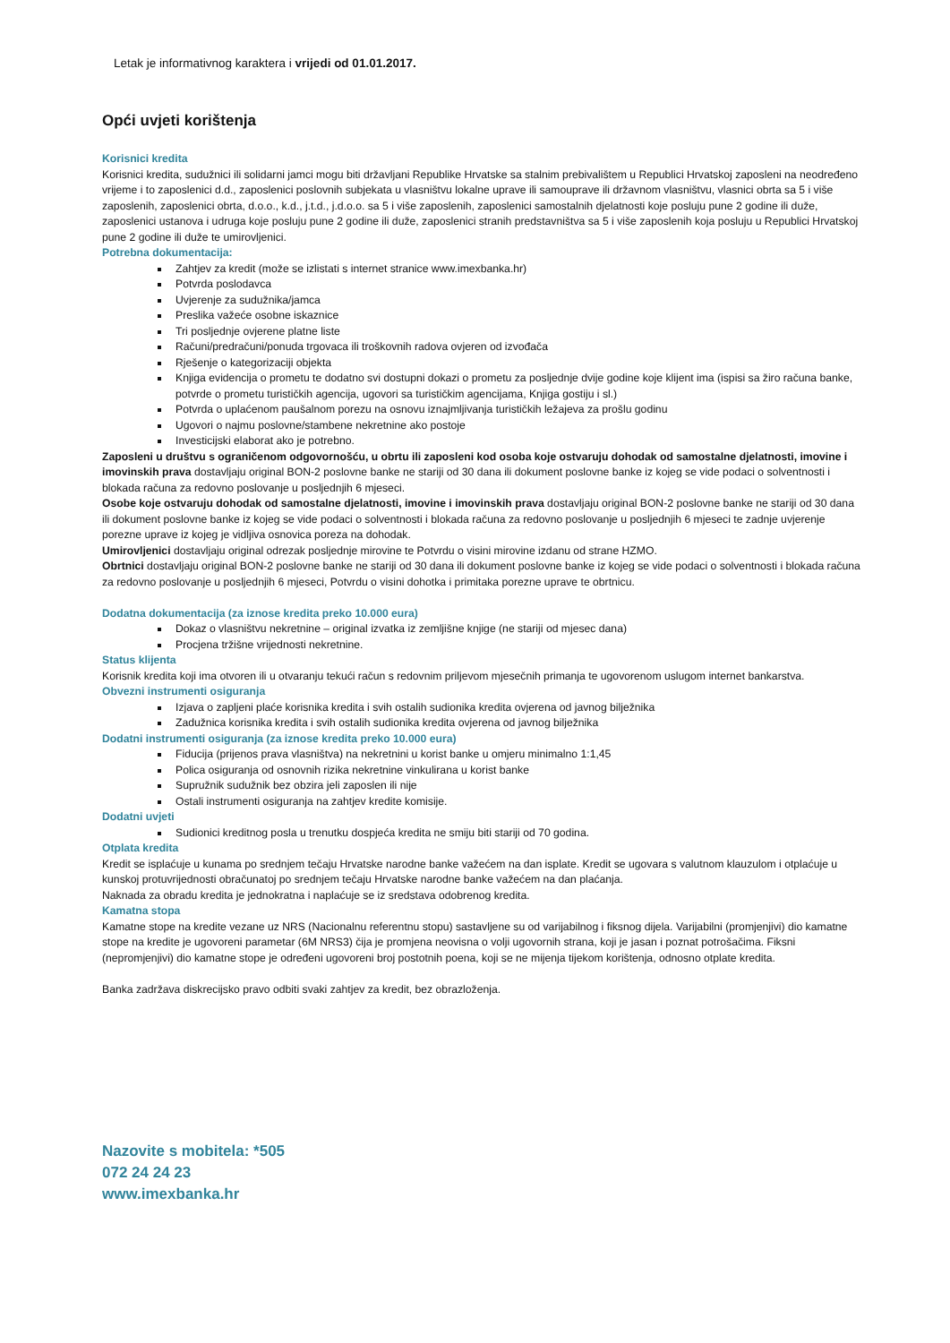Letak je informativnog karaktera i vrijedi od 01.01.2017.
Opći uvjeti korištenja
Korisnici kredita
Korisnici kredita, sudužnici ili solidarni jamci mogu biti državljani Republike Hrvatske sa stalnim prebivalištem u Republici Hrvatskoj zaposleni na neodređeno vrijeme i to zaposlenici d.d., zaposlenici poslovnih subjekata u vlasništvu lokalne uprave ili samouprave ili državnom vlasništvu, vlasnici obrta sa 5 i više zaposlenih, zaposlenici obrta, d.o.o., k.d., j.t.d., j.d.o.o. sa 5 i više zaposlenih, zaposlenici samostalnih djelatnosti koje posluju pune 2 godine ili duže, zaposlenici ustanova i udruga koje posluju pune 2 godine ili duže, zaposlenici stranih predstavništva sa 5 i više zaposlenih koja posluju u Republici Hrvatskoj pune 2 godine ili duže te umirovljenici.
Potrebna dokumentacija:
Zahtjev za kredit (može se izlistati s internet stranice www.imexbanka.hr)
Potvrda poslodavca
Uvjerenje za sudužnika/jamca
Preslika važeće osobne iskaznice
Tri posljednje ovjerene platne liste
Računi/predračuni/ponuda trgovaca ili troškovnih radova ovjeren od izvođača
Rješenje o kategorizaciji objekta
Knjiga evidencija o prometu te dodatno svi dostupni dokazi o prometu za posljednje dvije godine koje klijent ima (ispisi sa žiro računa banke, potvrde o prometu turističkih agencija, ugovori sa turističkim agencijama, Knjiga gostiju i sl.)
Potvrda o uplaćenom paušalnom porezu na osnovu iznajmljivanja turističkih ležajeva za prošlu godinu
Ugovori o najmu poslovne/stambene nekretnine ako postoje
Investicijski elaborat ako je potrebno.
Zaposleni u društvu s ograničenom odgovornošću, u obrtu ili zaposleni kod osoba koje ostvaruju dohodak od samostalne djelatnosti, imovine i imovinskih prava dostavljaju original BON-2 poslovne banke ne stariji od 30 dana ili dokument poslovne banke iz kojeg se vide podaci o solventnosti i blokada računa za redovno poslovanje u posljednjih 6 mjeseci.
Osobe koje ostvaruju dohodak od samostalne djelatnosti, imovine i imovinskih prava dostavljaju original BON-2 poslovne banke ne stariji od 30 dana ili dokument poslovne banke iz kojeg se vide podaci o solventnosti i blokada računa za redovno poslovanje u posljednjih 6 mjeseci te zadnje uvjerenje porezne uprave iz kojeg je vidljiva osnovica poreza na dohodak.
Umirovljenici dostavljaju original odrezak posljednje mirovine te Potvrdu o visini mirovine izdanu od strane HZMO.
Obrtnici dostavljaju original BON-2 poslovne banke ne stariji od 30 dana ili dokument poslovne banke iz kojeg se vide podaci o solventnosti i blokada računa za redovno poslovanje u posljednjih 6 mjeseci, Potvrdu o visini dohotka i primitaka porezne uprave te obrtnicu.
Dodatna dokumentacija (za iznose kredita preko 10.000 eura)
Dokaz o vlasništvu nekretnine – original izvatka iz zemljišne knjige (ne stariji od mjesec dana)
Procjena tržišne vrijednosti nekretnine.
Status klijenta
Korisnik kredita koji ima otvoren ili u otvaranju tekući račun s redovnim priljevom mjesečnih primanja te ugovorenom uslugom internet bankarstva.
Obvezni instrumenti osiguranja
Izjava o zapljeni plaće korisnika kredita i svih ostalih sudionika kredita ovjerena od javnog bilježnika
Zadužnica korisnika kredita i svih ostalih sudionika kredita ovjerena od javnog bilježnika
Dodatni instrumenti osiguranja (za iznose kredita preko 10.000 eura)
Fiducija (prijenos prava vlasništva) na nekretnini u korist banke u omjeru minimalno 1:1,45
Polica osiguranja od osnovnih rizika nekretnine vinkulirana u korist banke
Supružnik sudužnik bez obzira jeli zaposlen ili nije
Ostali instrumenti osiguranja na zahtjev kredite komisije.
Dodatni uvjeti
Sudionici kreditnog posla u trenutku dospjeća kredita ne smiju biti stariji od 70 godina.
Otplata kredita
Kredit se isplaćuje u kunama po srednjem tečaju Hrvatske narodne banke važećem na dan isplate. Kredit se ugovara s valutnom klauzulom i otplaćuje u kunskoj protuvrijednosti obračunatoj po srednjem tečaju Hrvatske narodne banke važećem na dan plaćanja.
Naknada za obradu kredita je jednokratna i naplaćuje se iz sredstava odobrenog kredita.
Kamatna stopa
Kamatne stope na kredite vezane uz NRS (Nacionalnu referentnu stopu) sastavljene su od varijabilnog i fiksnog dijela. Varijabilni (promjenjivi) dio kamatne stope na kredite je ugovoreni parametar (6M NRS3) čija je promjena neovisna o volji ugovornih strana, koji je jasan i poznat potrošačima. Fiksni (nepromjenjivi) dio kamatne stope je određeni ugovoreni broj postotnih poena, koji se ne mijenja tijekom korištenja, odnosno otplate kredita.
Banka zadržava diskrecijsko pravo odbiti svaki zahtjev za kredit, bez obrazloženja.
Nazovite s mobitela: *505
072 24 24 23
www.imexbanka.hr